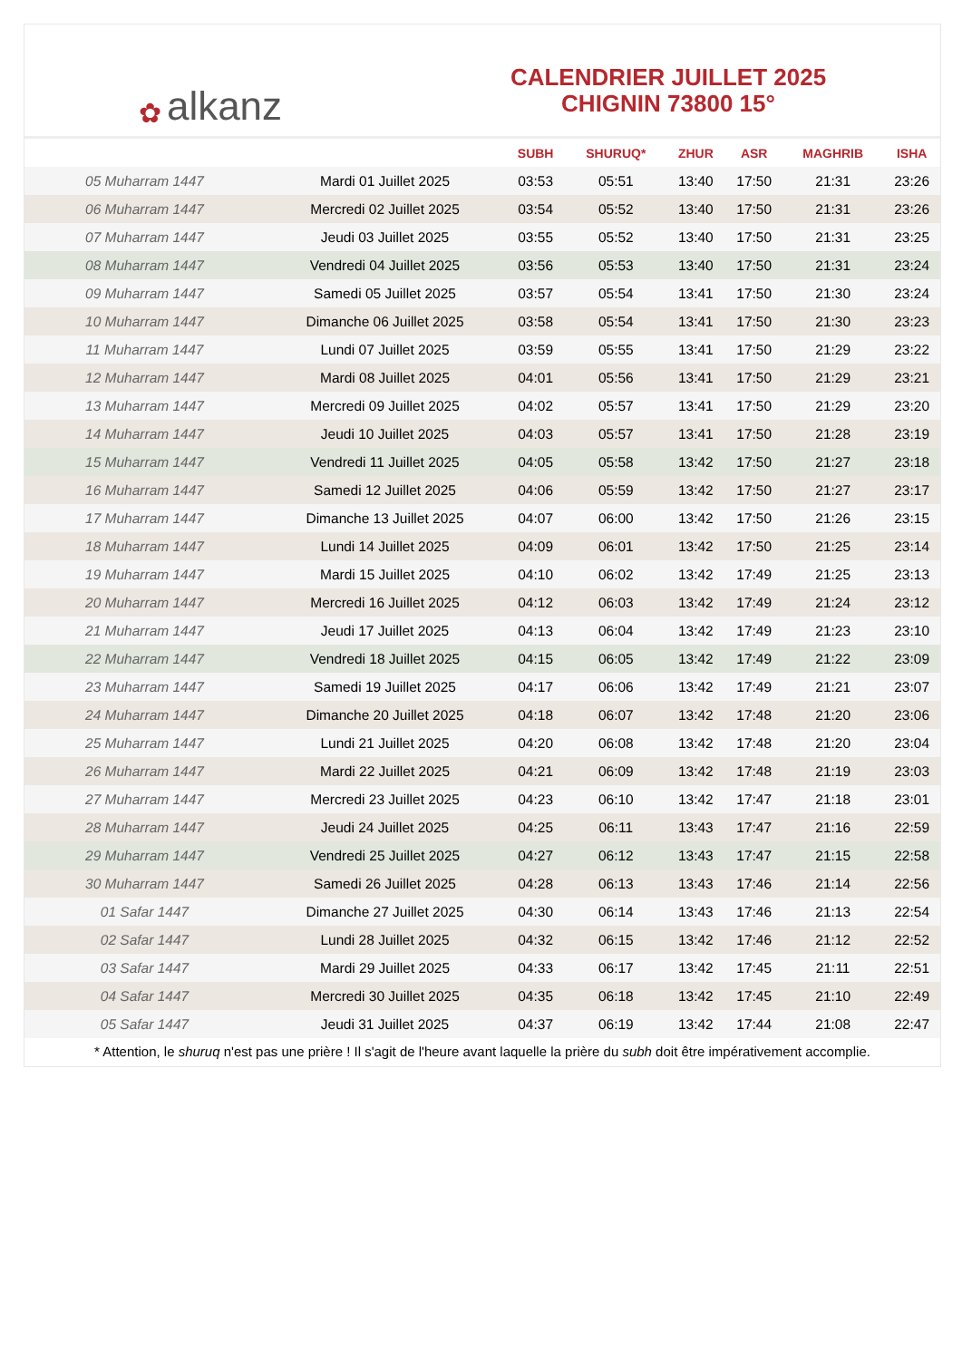✿ alkanz
CALENDRIER JUILLET 2025
CHIGNIN 73800 15°
| | | SUBH | SHURUQ* | ZHUR | ASR | MAGHRIB | ISHA |
| --- | --- | --- | --- | --- | --- | --- | --- |
| 05 Muharram 1447 | Mardi 01 Juillet 2025 | 03:53 | 05:51 | 13:40 | 17:50 | 21:31 | 23:26 |
| 06 Muharram 1447 | Mercredi 02 Juillet 2025 | 03:54 | 05:52 | 13:40 | 17:50 | 21:31 | 23:26 |
| 07 Muharram 1447 | Jeudi 03 Juillet 2025 | 03:55 | 05:52 | 13:40 | 17:50 | 21:31 | 23:25 |
| 08 Muharram 1447 | Vendredi 04 Juillet 2025 | 03:56 | 05:53 | 13:40 | 17:50 | 21:31 | 23:24 |
| 09 Muharram 1447 | Samedi 05 Juillet 2025 | 03:57 | 05:54 | 13:41 | 17:50 | 21:30 | 23:24 |
| 10 Muharram 1447 | Dimanche 06 Juillet 2025 | 03:58 | 05:54 | 13:41 | 17:50 | 21:30 | 23:23 |
| 11 Muharram 1447 | Lundi 07 Juillet 2025 | 03:59 | 05:55 | 13:41 | 17:50 | 21:29 | 23:22 |
| 12 Muharram 1447 | Mardi 08 Juillet 2025 | 04:01 | 05:56 | 13:41 | 17:50 | 21:29 | 23:21 |
| 13 Muharram 1447 | Mercredi 09 Juillet 2025 | 04:02 | 05:57 | 13:41 | 17:50 | 21:29 | 23:20 |
| 14 Muharram 1447 | Jeudi 10 Juillet 2025 | 04:03 | 05:57 | 13:41 | 17:50 | 21:28 | 23:19 |
| 15 Muharram 1447 | Vendredi 11 Juillet 2025 | 04:05 | 05:58 | 13:42 | 17:50 | 21:27 | 23:18 |
| 16 Muharram 1447 | Samedi 12 Juillet 2025 | 04:06 | 05:59 | 13:42 | 17:50 | 21:27 | 23:17 |
| 17 Muharram 1447 | Dimanche 13 Juillet 2025 | 04:07 | 06:00 | 13:42 | 17:50 | 21:26 | 23:15 |
| 18 Muharram 1447 | Lundi 14 Juillet 2025 | 04:09 | 06:01 | 13:42 | 17:50 | 21:25 | 23:14 |
| 19 Muharram 1447 | Mardi 15 Juillet 2025 | 04:10 | 06:02 | 13:42 | 17:49 | 21:25 | 23:13 |
| 20 Muharram 1447 | Mercredi 16 Juillet 2025 | 04:12 | 06:03 | 13:42 | 17:49 | 21:24 | 23:12 |
| 21 Muharram 1447 | Jeudi 17 Juillet 2025 | 04:13 | 06:04 | 13:42 | 17:49 | 21:23 | 23:10 |
| 22 Muharram 1447 | Vendredi 18 Juillet 2025 | 04:15 | 06:05 | 13:42 | 17:49 | 21:22 | 23:09 |
| 23 Muharram 1447 | Samedi 19 Juillet 2025 | 04:17 | 06:06 | 13:42 | 17:49 | 21:21 | 23:07 |
| 24 Muharram 1447 | Dimanche 20 Juillet 2025 | 04:18 | 06:07 | 13:42 | 17:48 | 21:20 | 23:06 |
| 25 Muharram 1447 | Lundi 21 Juillet 2025 | 04:20 | 06:08 | 13:42 | 17:48 | 21:20 | 23:04 |
| 26 Muharram 1447 | Mardi 22 Juillet 2025 | 04:21 | 06:09 | 13:42 | 17:48 | 21:19 | 23:03 |
| 27 Muharram 1447 | Mercredi 23 Juillet 2025 | 04:23 | 06:10 | 13:42 | 17:47 | 21:18 | 23:01 |
| 28 Muharram 1447 | Jeudi 24 Juillet 2025 | 04:25 | 06:11 | 13:43 | 17:47 | 21:16 | 22:59 |
| 29 Muharram 1447 | Vendredi 25 Juillet 2025 | 04:27 | 06:12 | 13:43 | 17:47 | 21:15 | 22:58 |
| 30 Muharram 1447 | Samedi 26 Juillet 2025 | 04:28 | 06:13 | 13:43 | 17:46 | 21:14 | 22:56 |
| 01 Safar 1447 | Dimanche 27 Juillet 2025 | 04:30 | 06:14 | 13:43 | 17:46 | 21:13 | 22:54 |
| 02 Safar 1447 | Lundi 28 Juillet 2025 | 04:32 | 06:15 | 13:42 | 17:46 | 21:12 | 22:52 |
| 03 Safar 1447 | Mardi 29 Juillet 2025 | 04:33 | 06:17 | 13:42 | 17:45 | 21:11 | 22:51 |
| 04 Safar 1447 | Mercredi 30 Juillet 2025 | 04:35 | 06:18 | 13:42 | 17:45 | 21:10 | 22:49 |
| 05 Safar 1447 | Jeudi 31 Juillet 2025 | 04:37 | 06:19 | 13:42 | 17:44 | 21:08 | 22:47 |
* Attention, le shuruq n'est pas une prière ! Il s'agit de l'heure avant laquelle la prière du subh doit être impérativement accomplie.